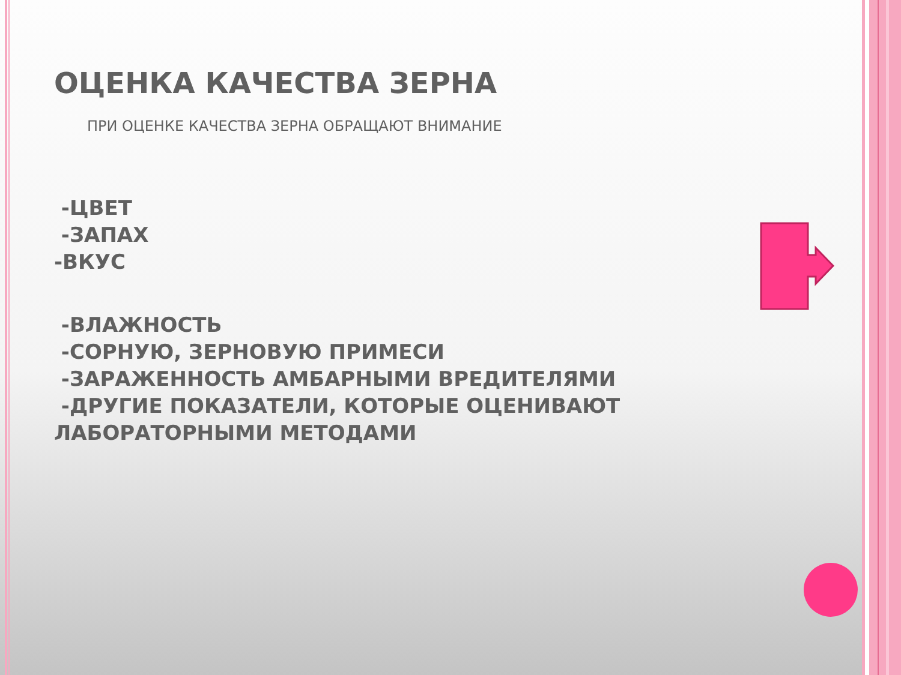ОЦЕНКА КАЧЕСТВА ЗЕРНА
ПРИ ОЦЕНКЕ КАЧЕСТВА ЗЕРНА ОБРАЩАЮТ ВНИМАНИЕ
-ЦВЕТ
-ЗАПАХ
-ВКУС
-ВЛАЖНОСТЬ
-СОРНУЮ, ЗЕРНОВУЮ ПРИМЕСИ
-ЗАРАЖЕННОСТЬ АМБАРНЫМИ ВРЕДИТЕЛЯМИ
-ДРУГИЕ ПОКАЗАТЕЛИ, КОТОРЫЕ ОЦЕНИВАЮТ ЛАБОРАТОРНЫМИ МЕТОДАМИ